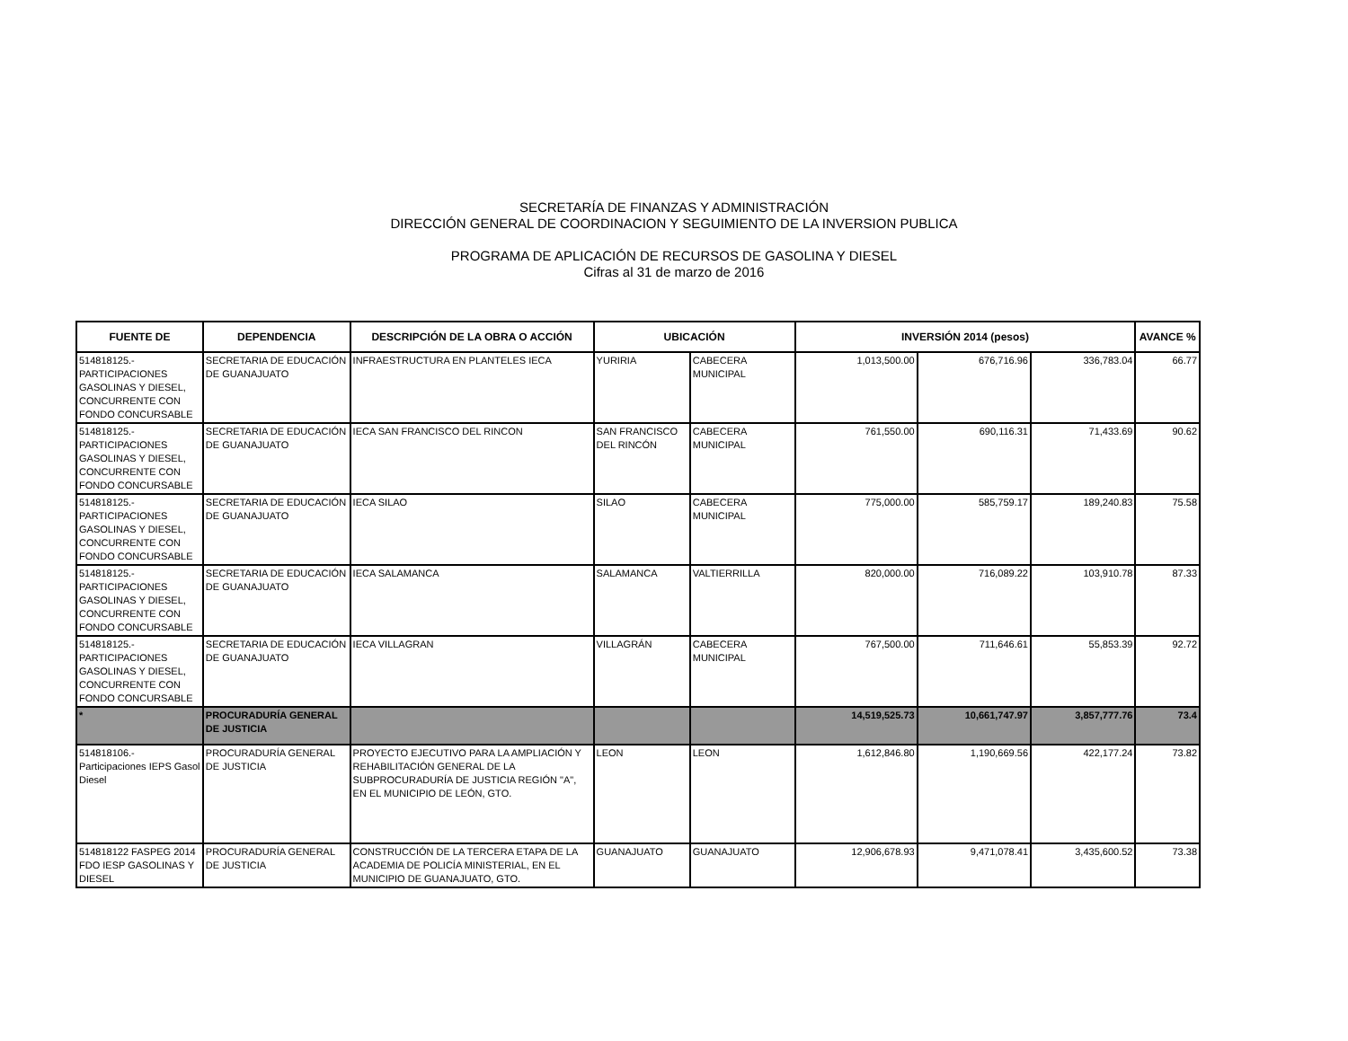SECRETARÍA DE FINANZAS Y ADMINISTRACIÓN
DIRECCIÓN GENERAL DE COORDINACION Y SEGUIMIENTO DE LA INVERSION PUBLICA
PROGRAMA DE APLICACIÓN DE RECURSOS DE GASOLINA Y DIESEL
Cifras al 31 de marzo de 2016
| FUENTE DE | DEPENDENCIA | DESCRIPCIÓN DE LA OBRA O ACCIÓN | UBICACIÓN | | INVERSIÓN 2014 (pesos) | | | AVANCE % |
| --- | --- | --- | --- | --- | --- | --- | --- | --- |
| 514818125.- PARTICIPACIONES GASOLINAS Y DIESEL, CONCURRENTE CON FONDO CONCURSABLE | SECRETARIA DE EDUCACIÓN DE GUANAJUATO | INFRAESTRUCTURA EN PLANTELES IECA | YURIRIA | CABECERA MUNICIPAL | 1,013,500.00 | 676,716.96 | 336,783.04 | 66.77 |
| 514818125.- PARTICIPACIONES GASOLINAS Y DIESEL, CONCURRENTE CON FONDO CONCURSABLE | SECRETARIA DE EDUCACIÓN DE GUANAJUATO | IECA SAN FRANCISCO DEL RINCON | SAN FRANCISCO DEL RINCÓN | CABECERA MUNICIPAL | 761,550.00 | 690,116.31 | 71,433.69 | 90.62 |
| 514818125.- PARTICIPACIONES GASOLINAS Y DIESEL, CONCURRENTE CON FONDO CONCURSABLE | SECRETARIA DE EDUCACIÓN DE GUANAJUATO | IECA SILAO | SILAO | CABECERA MUNICIPAL | 775,000.00 | 585,759.17 | 189,240.83 | 75.58 |
| 514818125.- PARTICIPACIONES GASOLINAS Y DIESEL, CONCURRENTE CON FONDO CONCURSABLE | SECRETARIA DE EDUCACIÓN DE GUANAJUATO | IECA SALAMANCA | SALAMANCA | VALTIERRILLA | 820,000.00 | 716,089.22 | 103,910.78 | 87.33 |
| 514818125.- PARTICIPACIONES GASOLINAS Y DIESEL, CONCURRENTE CON FONDO CONCURSABLE | SECRETARIA DE EDUCACIÓN DE GUANAJUATO | IECA VILLAGRAN | VILLAGRÁN | CABECERA MUNICIPAL | 767,500.00 | 711,646.61 | 55,853.39 | 92.72 |
| * | PROCURADURÍA GENERAL DE JUSTICIA | | | | 14,519,525.73 | 10,661,747.97 | 3,857,777.76 | 73.4 |
| 514818106.- Participaciones IEPS Gasol Diesel | PROCURADURÍA GENERAL DE JUSTICIA | PROYECTO EJECUTIVO PARA LA AMPLIACIÓN Y REHABILITACIÓN GENERAL DE LA SUBPROCURADURÍA DE JUSTICIA REGIÓN "A", EN EL MUNICIPIO DE LEÓN, GTO. | LEON | LEON | 1,612,846.80 | 1,190,669.56 | 422,177.24 | 73.82 |
| 514818122 FASPEG 2014 FDO IESP GASOLINAS Y DIESEL | PROCURADURÍA GENERAL DE JUSTICIA | CONSTRUCCIÓN DE LA TERCERA ETAPA DE LA ACADEMIA DE POLICÍA MINISTERIAL, EN EL MUNICIPIO DE GUANAJUATO, GTO. | GUANAJUATO | GUANAJUATO | 12,906,678.93 | 9,471,078.41 | 3,435,600.52 | 73.38 |